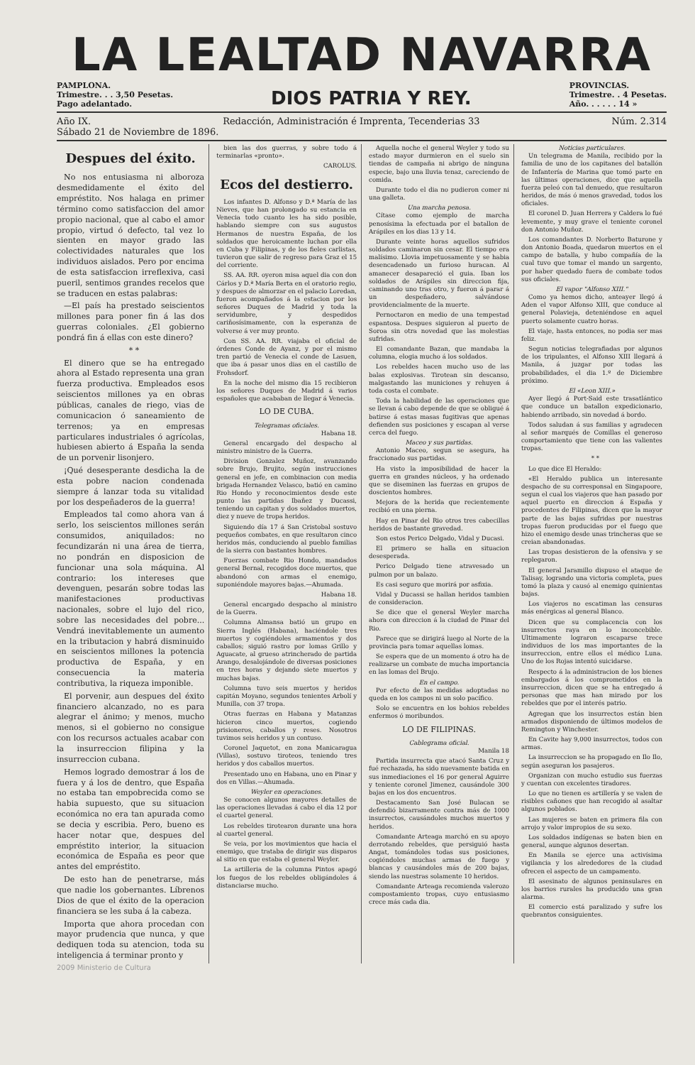LA LEALTAD NAVARRA
PAMPLONA.
Trimestre. . . 3,50 Pesetas.
Pago adelantado.
DIOS PATRIA Y REY.
PROVINCIAS.
Trimestre. . 4 Pesetas.
Año. . . . . . 14 »
Año IX. Redacción, Administración é Imprenta, Tecenderias 33 Núm. 2.314
Sábado 21 de Noviembre de 1896.
Despues del éxito.
No nos entusiasma ni alboroza desmedidamente el éxito del empréstito. Nos halaga en primer término como satisfaccion del amor propio nacional, que al cabo el amor propio, virtud ó defecto, tal vez lo sienten en mayor grado las colectividades naturales que los individuos aislados. Pero por encima de esta satisfaccion irreflexiva, casi pueril, sentimos grandes recelos que se traducen en estas palabras:
—El país ha prestado seiscientos millones para poner fin á las dos guerras coloniales. ¿El gobierno pondrá fin á ellas con este dinero?
* *
El dinero que se ha entregado ahora al Estado representa una gran fuerza productiva. Empleados esos seiscientos millones ya en obras públicas, canales de riego, vias de comunicacion ó saneamiento de terrenos; ya en empresas particulares industriales ó agrícolas, hubiesen abierto á España la senda de un porvenir lisonjero.
¡Qué desesperante desdicha la de esta pobre nacion condenada siempre á lanzar toda su vitalidad por los despeñaderos de la guerra!
Empleados tal como ahora van á serlo, los seiscientos millones serán consumidos, aniquilados: no fecundizarán ni una área de tierra, no pondrán en disposicion de funcionar una sola máquina. Al contrario: los intereses que devenguen, pesarán sobre todas las manifestaciones productivas nacionales, sobre el lujo del rico, sobre las necesidades del pobre... Vendrá inevitablemente un aumento en la tributacion y habrá disminuido en seiscientos millones la potencia productiva de España, y en consecuencia la materia contributiva, la riqueza imponible.
El porvenir, aun despues del éxito financiero alcanzado, no es para alegrar el ánimo; y menos, mucho menos, si el gobierno no consigue con los recursos actuales acabar con la insurreccion filipina y la insurreccion cubana.
Hemos logrado demostrar á los de fuera y á los de dentro, que España no estaba tan empobrecida como se habia supuesto, que su situacion económica no era tan apurada como se decia y escribia. Pero, bueno es hacer notar que, despues del empréstito interior, la situacion económica de España es peor que antes del empréstito.
De esto han de penetrarse, más que nadie los gobernantes. Líbrenos Dios de que el éxito de la operacion financiera se les suba á la cabeza.
Importa que ahora procedan con mayor prudencia que nunca, y que dediquen toda su atencion, toda su inteligencia á terminar pronto y
bien las dos guerras, y sobre todo á terminarlas «pronto».
CAROLUS.
Ecos del destierro.
Los infantes D. Alfonso y D.ª María de las Nieves, que han prolongado su estancia en Venecia todo cuanto les ha sido posible, hablando siempre con sus augustos Hermanos de nuestra España, de los soldados que heroicamente luchan por ella en Cuba y Filipinas, y de los fieles carlistas, tuvieron que salir de regreso para Graz el 15 del corriente.
SS. AA. RR. oyeron misa aquel dia con don Cárlos y D.ª María Berta en el oratorio regio, y despues de almorzar en el palacio Loredan, fueron acompañados á la estacion por los señores Duques de Madrid y toda la servidumbre, y despedidos cariñosísimamente, con la esperanza de volverse á ver muy pronto.
Con SS. AA. RR. viajaba el oficial de órdenes Conde de Ayanz, y por el mismo tren partió de Venecia el conde de Lasuen, que iba á pasar unos dias en el castillo de Frohsdorf.
En la noche del mismo dia 15 recibieron los señores Duques de Madrid á varios españoles que acababan de llegar á Venecia.
LO DE CUBA.
Telegramas oficiales.
Habana 18.
General encargado del despacho al ministro ministro de la Guerra.
Division Gonzalez Muñoz, avanzando sobre Brujo, Brujito, según instrucciones general en jefe, en combinacion con media brigada Hernandez Velasco, batió en camino Rio Hondo y reconocimientos desde este punto las partidas Ibañez y Ducassi, teniendo un capitan y dos soldados muertos, diez y nueve de tropa heridos.
Siguiendo día 17 á San Cristobal sostuvo pequeños combates, en que resultaron cinco heridos más, conduciendo al pueblo familias de la sierra con bastantes hombres.
Fuerzas combate Rio Hondo, mandados general Bernal, recogidos doce muertos, que abandonó con armas el enemigo, suponiéndole mayores bajas.—Ahumada.
Habana 18.
General encargado despacho al ministro de la Guerra.
Columna Almansa batió un grupo en Sierra Inglés (Habana), haciéndole tres muertos y cogiéndoles armamentos y dos caballos; siguió rastro por lomas Grillo y Aguacate, al grueso atrincherado de partida Arango, desalojándole de diversas posiciones en tres horas y dejando siete muertos y muchas bajas.
Columna tuvo seis muertos y heridos capitán Moyano, segundos tenientes Arbolí y Munilla, con 37 tropa.
Otras fuerzas en Habana y Matanzas hicieron cinco muertos, cogiendo prisioneros, caballos y reses. Nosotros tuvimos seis heridos y un contuso.
Coronel Jaquetot, en zona Manicaragua (Villas), sostuvo tiroteos, teniendo tres heridos y dos caballos muertos.
Presentado uno en Habana, uno en Pinar y dos en Villas.—Ahumada.
Weyler en operaciones.
Se conocen algunos mayores detalles de las operaciones llevadas á cabo el dia 12 por el cuartel general.
Los rebeldes tirotearon durante una hora al cuartel general.
Se veia, por los movimientos que hacia el enemigo, que trataba de dirigir sus disparos al sitio en que estaba el general Weyler.
La artilleria de la columna Pintos apagó los fuegos de los rebeldes obligándoles á distanciarse mucho.
Aquella noche el general Weyler y todo su estado mayor durmieron en el suelo sin tiendas de campaña ni abrigo de ninguna especie, bajo una lluvia tenaz, careciendo de comida.
Durante todo el dia no pudieron comer ni una galleta.
Una marcha penosa.
Cítase como ejemplo de marcha penosísima la efectuada por el batallon de Arápiles en los dias 13 y 14.
Durante veinte horas aquellos sufridos soldados caminaron sin cesar. El tiempo era malísimo. Llovia impetuosamente y se habia desencadenado un furioso huracan. Al amanecer desapareció el guia. Iban los soldados de Arápiles sin direccion fija, caminando uno tras otro, y fueron á parar á un despeñadero, salvándose providencialmente de la muerte.
Pernoctaron en medio de una tempestad espantosa. Despues siguieron al puerto de Soroa sin otra novedad que las molestias sufridas.
El comandante Bazan, que mandaba la columna, elogia mucho á los soldados.
Los rebeldes hacen mucho uso de las balas explosivas. Tirotean sin descanso, malgastando las municiones y rehuyen á toda costa el combate.
Toda la habilidad de las operaciones que se llevan á cabo depende de que se obligué á batirse á estas masas fugitivas que apenas defienden sus posiciones y escapan al verse cerca del fuego.
Maceo y sus partidas.
Antonio Maceo, segun se asegura, ha fraccionado sus partidas.
Ha visto la imposibilidad de hacer la guerra en grandes núcleos, y ha ordenado que se diseminen las fuerzas en grupos de doscientos hombres.
Mejora de la herida que recientemente recibió en una pierna.
Hay en Pinar del Rio otros tres cabecillas heridos de bastante gravedad.
Son estos Perico Delgado, Vidal y Ducasi.
El primero se halla en situacion desesperada.
Perico Delgado tiene atravesado un pulmon por un balazo.
Es casi seguro que morirá por asfixia.
Vidal y Ducassi se hallan heridos tambien de consideracion.
Se dice que el general Weyler marcha ahora con direccion á la ciudad de Pinar del Rio.
Parece que se dirigirá luego al Norte de la provincia para tomar aquellas lomas.
Se espera que de un momento á otro ha de realizarse un combate de mucha importancia en las lomas del Brujo.
En el campo.
Por efecto de las medidas adoptadas no queda en los campos ni un solo pacífico.
Solo se encuentra en los bohios rebeldes enfermos ó moribundos.
LO DE FILIPINAS.
Cablegrama oficial.
Manila 18
Partida insurrecta que atacó Santa Cruz y fué rechazada, ha sido nuevamente batida en sus inmediaciones el 16 por general Aguirre y teniente coronel Jimenez, causándole 300 bajas en los dos encuentros.
Destacamento San José Bulacan se defendió bizarramente contra más de 1000 insurrectos, causándoles muchos muertos y heridos.
Comandante Arteaga marchó en su apoyo derrotando rebeldes, que persiguió hasta Angat, tomándoles todas sus posiciones, cogiéndoles muchas armas de fuego y blancas y causándoles más de 200 bajas, siendo las nuestras solamente 10 heridos.
Comandante Arteaga recomienda valerozo compostamiento tropas, cuyo entusiasmo crece más cada dia.
Noticias particulares.
Un telegrama de Manila, recibido por la familia de uno de los capitanes del batallón de Infantería de Marina que tomó parte en las últimas operaciones, dice que aquella fuerza peleó con tal denuedo, que resultaron heridos, de más ó menos gravedad, todos los oficiales.
El coronel D. Juan Herrera y Caldera lo fué levemente, y muy grave el teniente coronel don Antonio Muñoz.
Los comandantes D. Norberto Baturone y don Antonio Boada, quedaron muertos en el campo de batalla, y hubo compañía de la cual tuvo que tomar el mando un sargento, por haber quedado fuera de combate todos sus oficiales.
El vapor "Alfonso XIII."
Como ya hemos dicho, anteayer llegó á Aden el vapor Alfonso XIII, que conduce al general Polavieja, deteniéndose en aquel puerto solamente cuatro horas.
El viaje, hasta entonces, no podia ser mas feliz.
Segun noticias telegrafiadas por algunos de los tripulantes, el Alfonso XIII llegará á Manila, á juzgar por todas las probabilidades, el dia 1.º de Diciembre próximo.
El «Leon XIII.»
Ayer llegó á Port-Said este trasatlántico que conduce un batallon expedicionario, habiendo arribado, sin novedad á bordo.
Todos saludan á sus familias y agradecen al señor marqués de Comillas el generoso comportamiento que tiene con las valientes tropas.
* *
Lo que dice El Heraldo:
«El Heraldo publica un interesante despacho de su corresponsal en Singapoore, segun el cual los viajeros que han pasado por aquel puerto en direccion á España y procedentes de Filipinas, dicen que la mayor parte de las bajas sufridas por nuestras tropas fueron producidas por el fuego que hizo el enemigo desde unas trincheras que se creian abandonadas.
Las tropas desistieron de la ofensiva y se replegaron.
El general Jaramillo dispuso el ataque de Talisay, logrando una victoria completa, pues tomó la plaza y causó al enemigo quinientas bajas.
Los viajeros no escatiman las censuras más enérgicas al general Blanco.
Dicen que su complacencia con los insurrectos raya en lo inconcebible. Ultimamente lograron escaparse trece individuos de los mas importantes de la insurreccion, entre ellos el médico Luna. Uno de los Rojas intentó suicidarse.
Respecto á la administracion de los bienes embargados á los comprometidos en la insurreccion, dicen que se ha entregado á personas que mas han mirado por los rebeldes que por el interés patrio.
Agregan que los insurrectos están bien armados disponiendo de últimos modelos de Remington y Winchester.
En Cavite hay 9,000 insurrectos, todos con armas.
La insurreccion se ha propagado en Ilo Ilo, según aseguran los pasajeros.
Organizan con mucho estudio sus fuerzas y cuentan con excelentes tiradores.
Lo que no tienen es artillería y se valen de risibles cañones que han recogido al asaltar algunos poblados.
Las mujeres se baten en primera fila con arrojo y valor impropios de su sexo.
Los soldados indígenas se baten bien en general, aunque algunos desertan.
En Manila se ejerce una activísima vigilancia y los alrededores de la ciudad ofrecen el aspecto de un campamento.
El asesinato de algunos peninsulares en los barrios rurales ha producido una gran alarma.
El comercio está paralizado y sufre los quebrantos consiguientes.
2009 Ministerio de Cultura